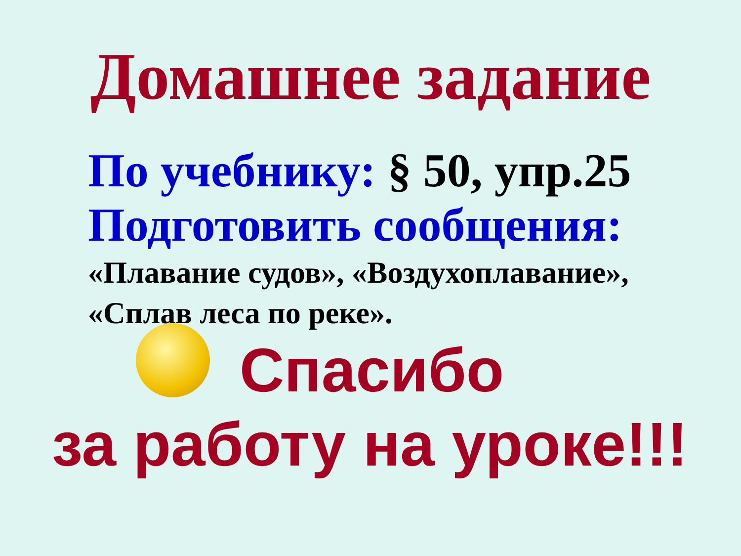Домашнее задание
По учебнику: § 50, упр.25
Подготовить сообщения:
«Плавание судов», «Воздухоплавание»,
«Сплав леса по реке».
Спасибо
за работу на уроке!!!